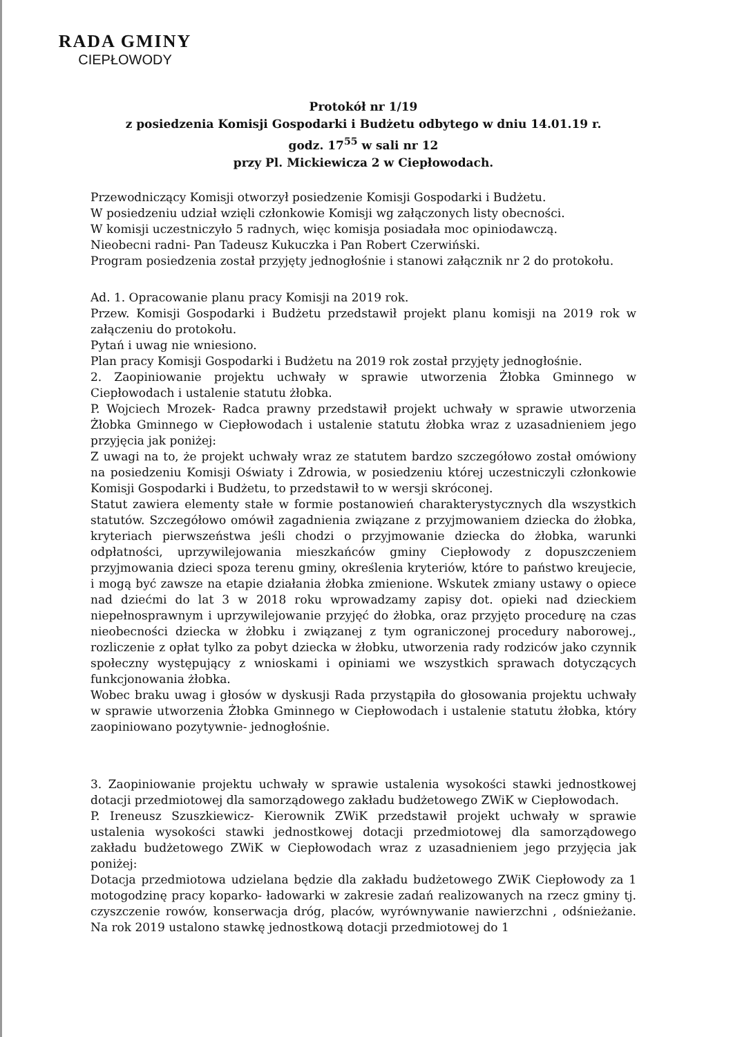RADA GMINY
CIEPŁOWODY
Protokół nr 1/19
z posiedzenia Komisji Gospodarki i Budżetu odbytego w dniu 14.01.19 r.
godz. 17<sup>55</sup> w sali nr 12
przy Pl. Mickiewicza 2 w Ciepłowodach.
Przewodniczący Komisji otworzył posiedzenie Komisji Gospodarki i Budżetu.
W posiedzeniu udział wzięli członkowie Komisji wg załączonych listy obecności.
W komisji uczestniczyło 5 radnych, więc komisja posiadała moc opiniodawczą.
Nieobecni radni- Pan Tadeusz Kukuczka i Pan Robert Czerwiński.
Program posiedzenia został przyjęty jednogłośnie i stanowi załącznik nr 2 do protokołu.
Ad. 1. Opracowanie planu pracy Komisji na 2019 rok.
Przew. Komisji Gospodarki i Budżetu przedstawił projekt planu komisji na 2019 rok w załączeniu do protokołu.
Pytań i uwag nie wniesiono.
Plan pracy Komisji Gospodarki i Budżetu na 2019 rok został przyjęty jednogłośnie.
2. Zaopiniowanie projektu uchwały w sprawie utworzenia Żłobka Gminnego w Ciepłowodach i ustalenie statutu żłobka.
P. Wojciech Mrozek- Radca prawny przedstawił projekt uchwały w sprawie utworzenia Żłobka Gminnego w Ciepłowodach i ustalenie statutu żłobka wraz z uzasadnieniem jego przyjęcia jak poniżej:
Z uwagi na to, że projekt uchwały wraz ze statutem bardzo szczegółowo został omówiony na posiedzeniu Komisji Oświaty i Zdrowia, w posiedzeniu której uczestniczyli członkowie Komisji Gospodarki i Budżetu, to przedstawił to w wersji skróconej.
Statut zawiera elementy stałe w formie postanowień charakterystycznych dla wszystkich statutów. Szczegółowo omówił zagadnienia związane z przyjmowaniem dziecka do żłobka, kryteriach pierwszeństwa jeśli chodzi o przyjmowanie dziecka do żłobka, warunki odpłatności, uprzywilejowania mieszkańców gminy Ciepłowody z dopuszczeniem przyjmowania dzieci spoza terenu gminy, określenia kryteriów, które to państwo kreujecie, i mogą być zawsze na etapie działania żłobka zmienione. Wskutek zmiany ustawy o opiece nad dziećmi do lat 3 w 2018 roku wprowadzamy zapisy dot. opieki nad dzieckiem niepełnosprawnym i uprzywilejowanie przyjęć do żłobka, oraz przyjęto procedurę na czas nieobecności dziecka w żłobku i związanej z tym ograniczonej procedury naborowej., rozliczenie z opłat tylko za pobyt dziecka w żłobku, utworzenia rady rodziców jako czynnik społeczny występujący z wnioskami i opiniami we wszystkich sprawach dotyczących funkcjonowania żłobka.
Wobec braku uwag i głosów w dyskusji Rada przystąpiła do głosowania projektu uchwały w sprawie utworzenia Żłobka Gminnego w Ciepłowodach i ustalenie statutu żłobka, który zaopiniowano pozytywnie- jednogłośnie.
3. Zaopiniowanie projektu uchwały w sprawie ustalenia wysokości stawki jednostkowej dotacji przedmiotowej dla samorządowego zakładu budżetowego ZWiK w Ciepłowodach.
P. Ireneusz Szuszkiewicz- Kierownik ZWiK przedstawił projekt uchwały w sprawie ustalenia wysokości stawki jednostkowej dotacji przedmiotowej dla samorządowego zakładu budżetowego ZWiK w Ciepłowodach wraz z uzasadnieniem jego przyjęcia jak poniżej:
Dotacja przedmiotowa udzielana będzie dla zakładu budżetowego ZWiK Ciepłowody za 1 motogodzinę pracy koparko- ładowarki w zakresie zadań realizowanych na rzecz gminy tj. czyszczenie rowów, konserwacja dróg, placów, wyrównywanie nawierzchni , odśnieżanie. Na rok 2019 ustalono stawkę jednostkową dotacji przedmiotowej do 1